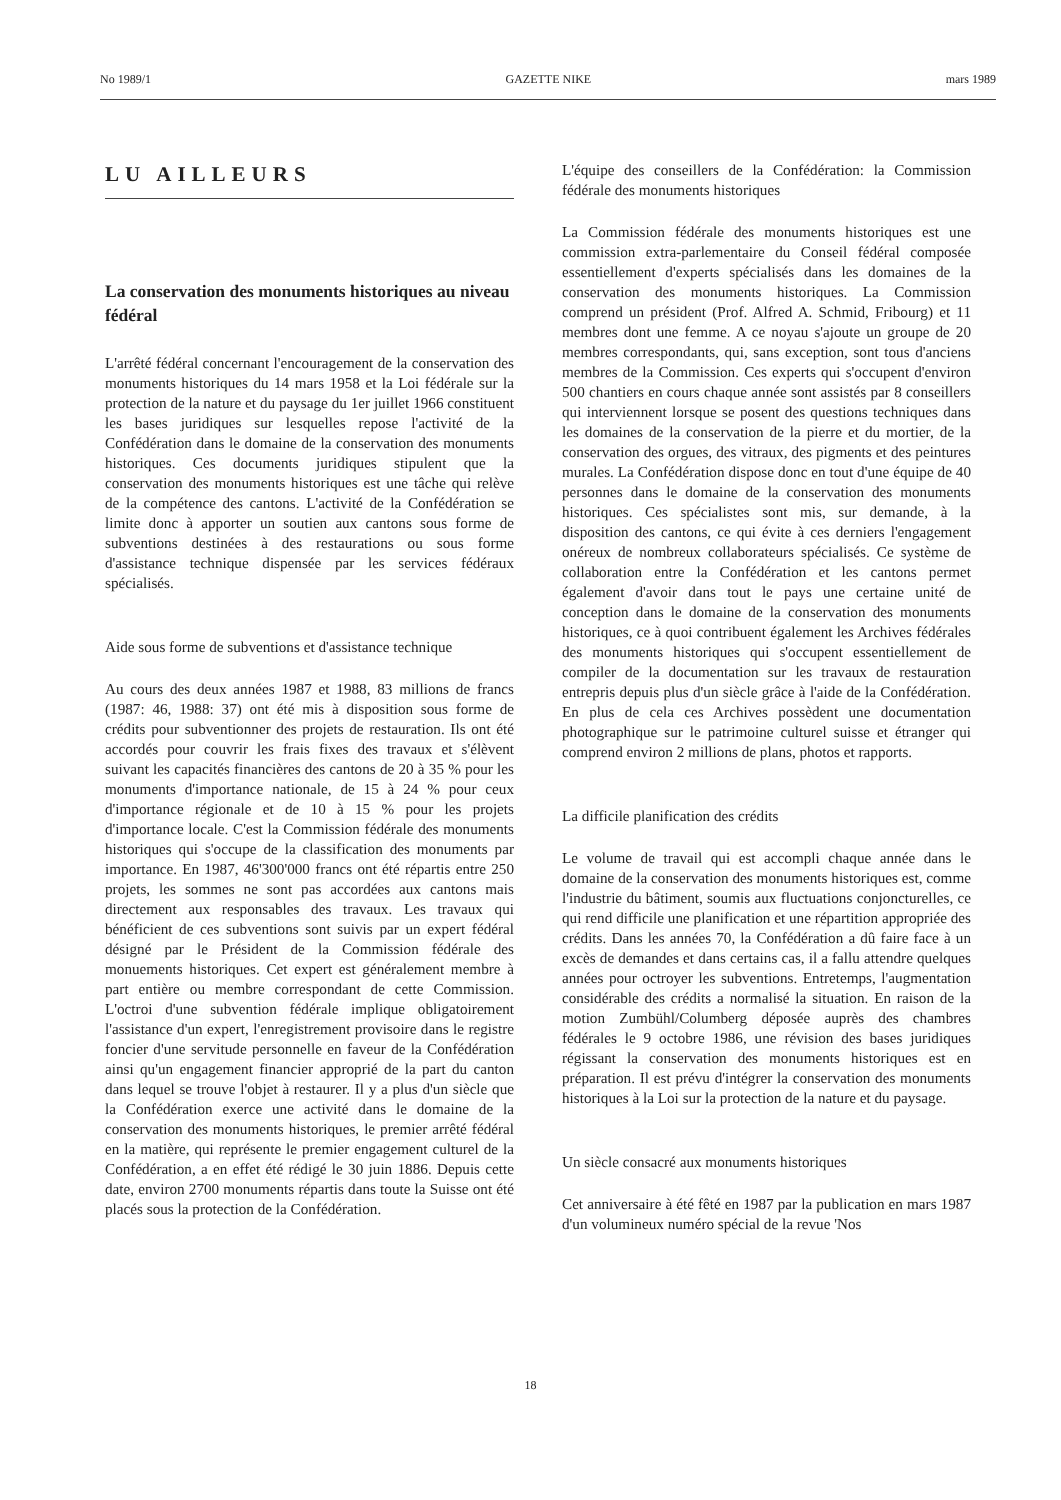No 1989/1 GAZETTE NIKE mars 1989
LU AILLEURS
La conservation des monuments historiques au niveau fédéral
L'arrêté fédéral concernant l'encouragement de la conservation des monuments historiques du 14 mars 1958 et la Loi fédérale sur la protection de la nature et du paysage du 1er juillet 1966 constituent les bases juridiques sur lesquelles repose l'activité de la Confédération dans le domaine de la conservation des monuments historiques. Ces documents juridiques stipulent que la conservation des monuments historiques est une tâche qui relève de la compétence des cantons. L'activité de la Confédération se limite donc à apporter un soutien aux cantons sous forme de subventions destinées à des restaurations ou sous forme d'assistance technique dispensée par les services fédéraux spécialisés.
Aide sous forme de subventions et d'assistance technique
Au cours des deux années 1987 et 1988, 83 millions de francs (1987: 46, 1988: 37) ont été mis à disposition sous forme de crédits pour subventionner des projets de restauration. Ils ont été accordés pour couvrir les frais fixes des travaux et s'élèvent suivant les capacités financières des cantons de 20 à 35 % pour les monuments d'importance nationale, de 15 à 24 % pour ceux d'importance régionale et de 10 à 15 % pour les projets d'importance locale. C'est la Commission fédérale des monuments historiques qui s'occupe de la classification des monuments par importance. En 1987, 46'300'000 francs ont été répartis entre 250 projets, les sommes ne sont pas accordées aux cantons mais directement aux responsables des travaux. Les travaux qui bénéficient de ces subventions sont suivis par un expert fédéral désigné par le Président de la Commission fédérale des monuements historiques. Cet expert est généralement membre à part entière ou membre correspondant de cette Commission. L'octroi d'une subvention fédérale implique obligatoirement l'assistance d'un expert, l'enregistrement provisoire dans le registre foncier d'une servitude personnelle en faveur de la Confédération ainsi qu'un engagement financier approprié de la part du canton dans lequel se trouve l'objet à restaurer. Il y a plus d'un siècle que la Confédération exerce une activité dans le domaine de la conservation des monuments historiques, le premier arrêté fédéral en la matière, qui représente le premier engagement culturel de la Confédération, a en effet été rédigé le 30 juin 1886. Depuis cette date, environ 2700 monuments répartis dans toute la Suisse ont été placés sous la protection de la Confédération.
L'équipe des conseillers de la Confédération: la Commission fédérale des monuments historiques
La Commission fédérale des monuments historiques est une commission extra-parlementaire du Conseil fédéral composée essentiellement d'experts spécialisés dans les domaines de la conservation des monuments historiques. La Commission comprend un président (Prof. Alfred A. Schmid, Fribourg) et 11 membres dont une femme. A ce noyau s'ajoute un groupe de 20 membres correspondants, qui, sans exception, sont tous d'anciens membres de la Commission. Ces experts qui s'occupent d'environ 500 chantiers en cours chaque année sont assistés par 8 conseillers qui interviennent lorsque se posent des questions techniques dans les domaines de la conservation de la pierre et du mortier, de la conservation des orgues, des vitraux, des pigments et des peintures murales. La Confédération dispose donc en tout d'une équipe de 40 personnes dans le domaine de la conservation des monuments historiques. Ces spécialistes sont mis, sur demande, à la disposition des cantons, ce qui évite à ces derniers l'engagement onéreux de nombreux collaborateurs spécialisés. Ce système de collaboration entre la Confédération et les cantons permet également d'avoir dans tout le pays une certaine unité de conception dans le domaine de la conservation des monuments historiques, ce à quoi contribuent également les Archives fédérales des monuments historiques qui s'occupent essentiellement de compiler de la documentation sur les travaux de restauration entrepris depuis plus d'un siècle grâce à l'aide de la Confédération. En plus de cela ces Archives possèdent une documentation photographique sur le patrimoine culturel suisse et étranger qui comprend environ 2 millions de plans, photos et rapports.
La difficile planification des crédits
Le volume de travail qui est accompli chaque année dans le domaine de la conservation des monuments historiques est, comme l'industrie du bâtiment, soumis aux fluctuations conjoncturelles, ce qui rend difficile une planification et une répartition appropriée des crédits. Dans les années 70, la Confédération a dû faire face à un excès de demandes et dans certains cas, il a fallu attendre quelques années pour octroyer les subventions. Entretemps, l'augmentation considérable des crédits a normalisé la situation. En raison de la motion Zumbühl/Columberg déposée auprès des chambres fédérales le 9 octobre 1986, une révision des bases juridiques régissant la conservation des monuments historiques est en préparation. Il est prévu d'intégrer la conservation des monuments historiques à la Loi sur la protection de la nature et du paysage.
Un siècle consacré aux monuments historiques
Cet anniversaire à été fêté en 1987 par la publication en mars 1987 d'un volumineux numéro spécial de la revue 'Nos
18